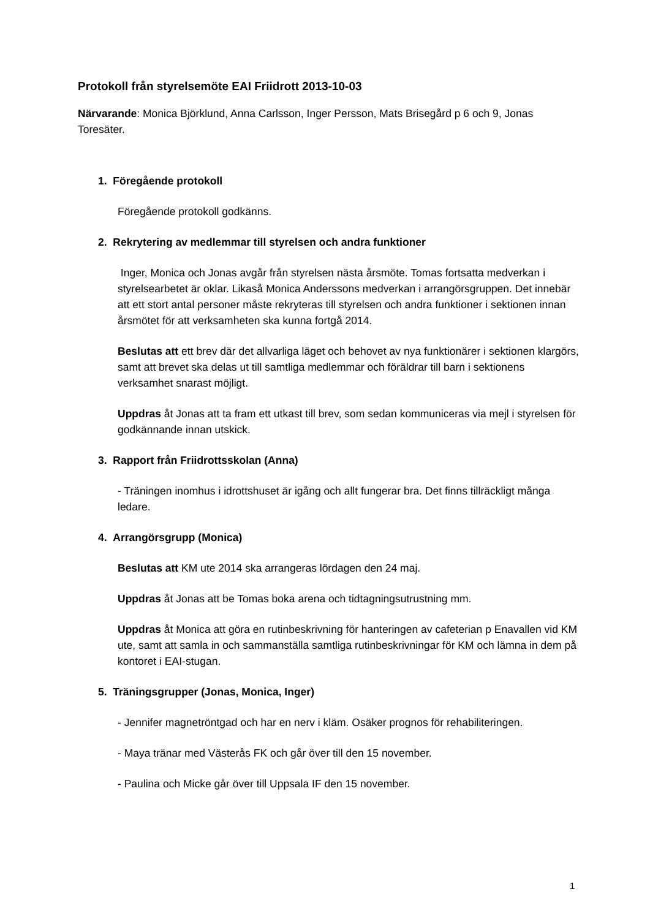Protokoll från styrelsemöte EAI Friidrott 2013-10-03
Närvarande: Monica Björklund, Anna Carlsson, Inger Persson, Mats Brisegård p 6 och 9, Jonas Toresäter.
1. Föregående protokoll
Föregående protokoll godkänns.
2. Rekrytering av medlemmar till styrelsen och andra funktioner
Inger, Monica och Jonas avgår från styrelsen nästa årsmöte. Tomas fortsatta medverkan i styrelsearbetet är oklar. Likaså Monica Anderssons medverkan i arrangörsgruppen. Det innebär att ett stort antal personer måste rekryteras till styrelsen och andra funktioner i sektionen innan årsmötet för att verksamheten ska kunna fortgå 2014.
Beslutas att ett brev där det allvarliga läget och behovet av nya funktionärer i sektionen klargörs, samt att brevet ska delas ut till samtliga medlemmar och föräldrar till barn i sektionens verksamhet snarast möjligt.
Uppdras åt Jonas att ta fram ett utkast till brev, som sedan kommuniceras via mejl i styrelsen för godkännande innan utskick.
3. Rapport från Friidrottsskolan (Anna)
- Träningen inomhus i idrottshuset är igång och allt fungerar bra. Det finns tillräckligt många ledare.
4. Arrangörsgrupp (Monica)
Beslutas att KM ute 2014 ska arrangeras lördagen den 24 maj.
Uppdras åt Jonas att be Tomas boka arena och tidtagningsutrustning mm.
Uppdras åt Monica att göra en rutinbeskrivning för hanteringen av cafeterian p Enavallen vid KM ute, samt att samla in och sammanställa samtliga rutinbeskrivningar för KM och lämna in dem på kontoret i EAI-stugan.
5. Träningsgrupper (Jonas, Monica, Inger)
- Jennifer magnetröntgad och har en nerv i kläm. Osäker prognos för rehabiliteringen.
- Maya tränar med Västerås FK och går över till den 15 november.
- Paulina och Micke går över till Uppsala IF den 15 november.
1